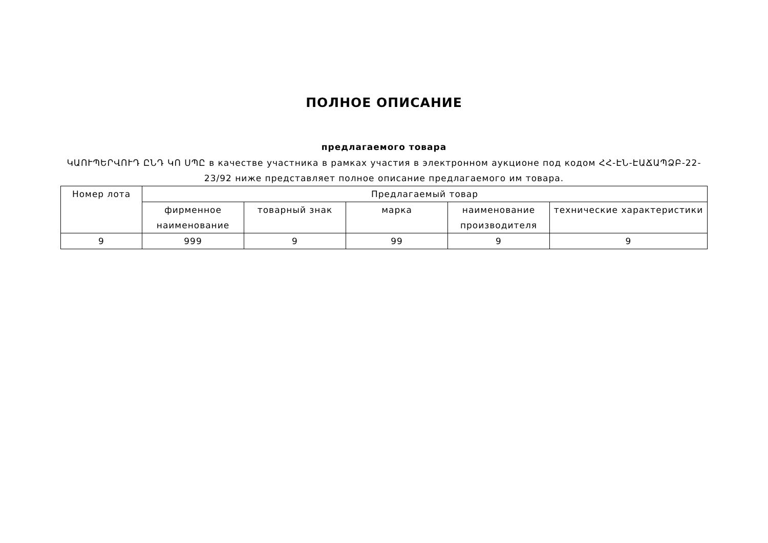ПОЛНОЕ ОПИСАНИЕ
предлагаемого товара
ԿԱՈՒՊԵՐՎՈՒԴ ԸՆԴ ԿՈ ՍՊԸ в качестве участника в рамках участия в электронном аукционе под кодом ՀՀ-ԷՆ-ԷԱՃԱՊՁԲ-22-23/92 ниже представляет полное описание предлагаемого им товара.
| Номер лота | Предлагаемый товар | | | | |
| --- | --- | --- | --- | --- | --- |
| | фирменное наименование | товарный знак | марка | наименование производителя | технические характеристики |
| 9 | 999 | 9 | 99 | 9 | 9 |